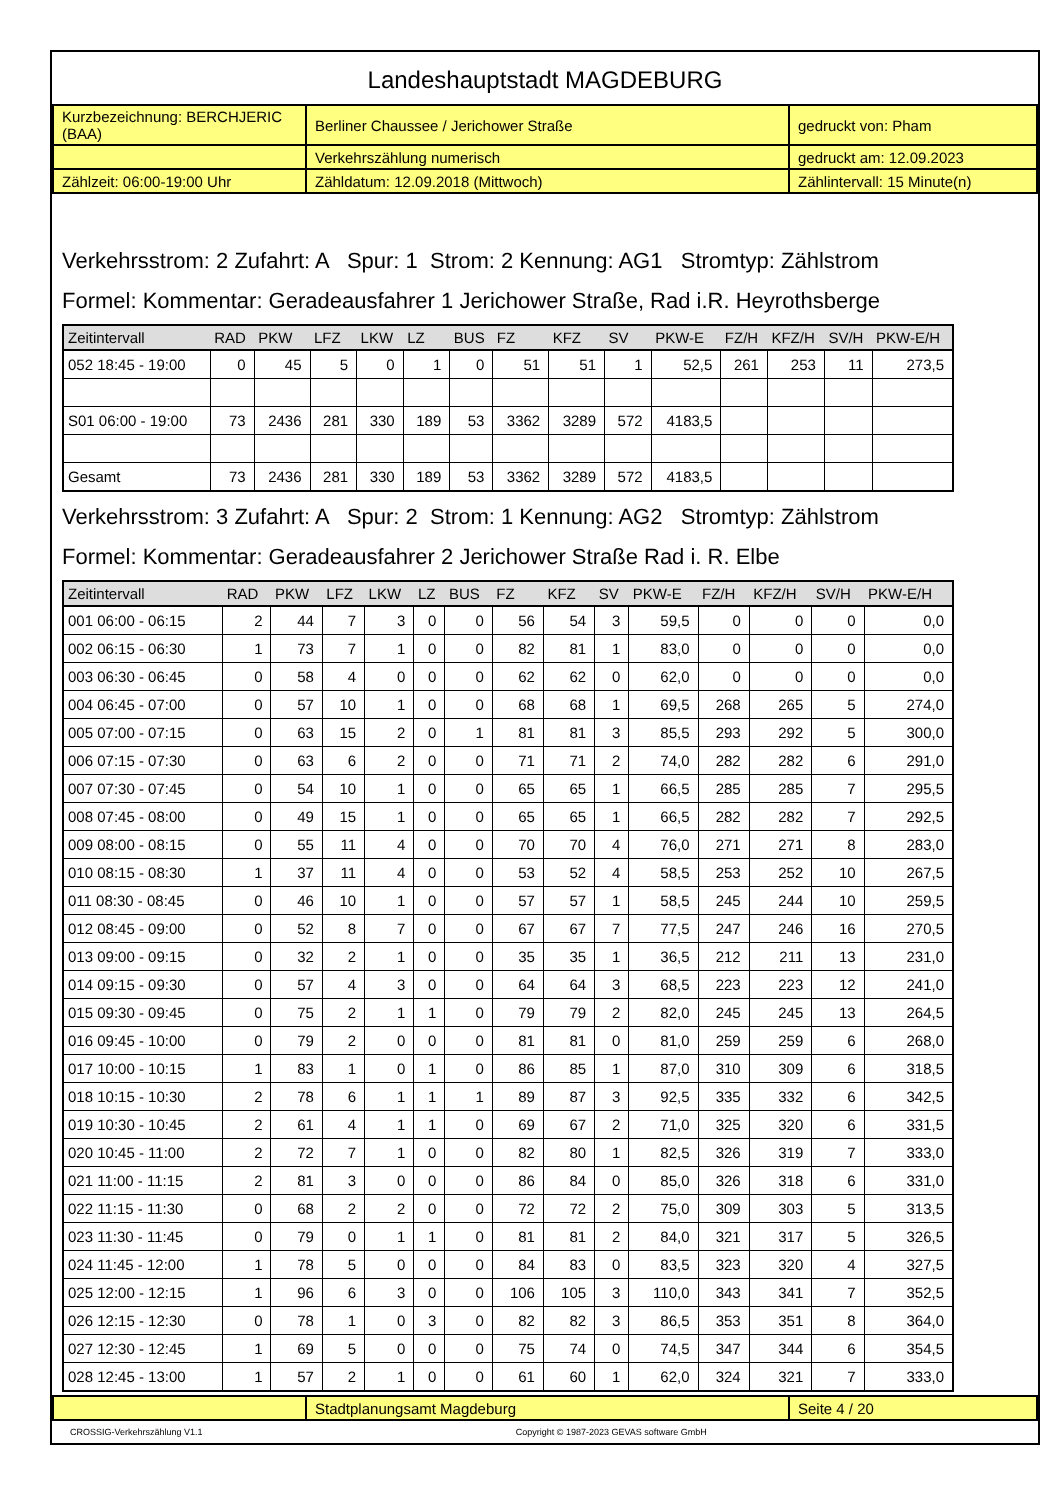Landeshauptstadt MAGDEBURG
| Kurzbezeichnung: BERCHJERIC (BAA) | Berliner Chaussee / Jerichower Straße | gedruckt von: Pham |
| | Verkehrszählung numerisch | gedruckt am: 12.09.2023 |
| Zählzeit: 06:00-19:00 Uhr | Zähldatum: 12.09.2018 (Mittwoch) | Zählintervall: 15 Minute(n) |
Verkehrsstrom: 2 Zufahrt: A Spur: 1 Strom: 2 Kennung: AG1 Stromtyp: Zählstrom
Formel: Kommentar: Geradeausfahrer 1 Jerichower Straße, Rad i.R. Heyrothsberge
| Zeitintervall | RAD | PKW | LFZ | LKW | LZ | BUS | FZ | KFZ | SV | PKW-E | FZ/H | KFZ/H | SV/H | PKW-E/H |
| --- | --- | --- | --- | --- | --- | --- | --- | --- | --- | --- | --- | --- | --- | --- |
| 052 18:45 - 19:00 | 0 | 45 | 5 | 0 | 1 | 0 | 51 | 51 | 1 | 52,5 | 261 | 253 | 11 | 273,5 |
| S01 06:00 - 19:00 | 73 | 2436 | 281 | 330 | 189 | 53 | 3362 | 3289 | 572 | 4183,5 | | | | |
| Gesamt | 73 | 2436 | 281 | 330 | 189 | 53 | 3362 | 3289 | 572 | 4183,5 | | | | |
Verkehrsstrom: 3 Zufahrt: A Spur: 2 Strom: 1 Kennung: AG2 Stromtyp: Zählstrom
Formel: Kommentar: Geradeausfahrer 2 Jerichower Straße Rad i. R. Elbe
| Zeitintervall | RAD | PKW | LFZ | LKW | LZ | BUS | FZ | KFZ | SV | PKW-E | FZ/H | KFZ/H | SV/H | PKW-E/H |
| --- | --- | --- | --- | --- | --- | --- | --- | --- | --- | --- | --- | --- | --- | --- |
| 001 06:00 - 06:15 | 2 | 44 | 7 | 3 | 0 | 0 | 56 | 54 | 3 | 59,5 | 0 | 0 | 0 | 0,0 |
| 002 06:15 - 06:30 | 1 | 73 | 7 | 1 | 0 | 0 | 82 | 81 | 1 | 83,0 | 0 | 0 | 0 | 0,0 |
| 003 06:30 - 06:45 | 0 | 58 | 4 | 0 | 0 | 0 | 62 | 62 | 0 | 62,0 | 0 | 0 | 0 | 0,0 |
| 004 06:45 - 07:00 | 0 | 57 | 10 | 1 | 0 | 0 | 68 | 68 | 1 | 69,5 | 268 | 265 | 5 | 274,0 |
| 005 07:00 - 07:15 | 0 | 63 | 15 | 2 | 0 | 1 | 81 | 81 | 3 | 85,5 | 293 | 292 | 5 | 300,0 |
| 006 07:15 - 07:30 | 0 | 63 | 6 | 2 | 0 | 0 | 71 | 71 | 2 | 74,0 | 282 | 282 | 6 | 291,0 |
| 007 07:30 - 07:45 | 0 | 54 | 10 | 1 | 0 | 0 | 65 | 65 | 1 | 66,5 | 285 | 285 | 7 | 295,5 |
| 008 07:45 - 08:00 | 0 | 49 | 15 | 1 | 0 | 0 | 65 | 65 | 1 | 66,5 | 282 | 282 | 7 | 292,5 |
| 009 08:00 - 08:15 | 0 | 55 | 11 | 4 | 0 | 0 | 70 | 70 | 4 | 76,0 | 271 | 271 | 8 | 283,0 |
| 010 08:15 - 08:30 | 1 | 37 | 11 | 4 | 0 | 0 | 53 | 52 | 4 | 58,5 | 253 | 252 | 10 | 267,5 |
| 011 08:30 - 08:45 | 0 | 46 | 10 | 1 | 0 | 0 | 57 | 57 | 1 | 58,5 | 245 | 244 | 10 | 259,5 |
| 012 08:45 - 09:00 | 0 | 52 | 8 | 7 | 0 | 0 | 67 | 67 | 7 | 77,5 | 247 | 246 | 16 | 270,5 |
| 013 09:00 - 09:15 | 0 | 32 | 2 | 1 | 0 | 0 | 35 | 35 | 1 | 36,5 | 212 | 211 | 13 | 231,0 |
| 014 09:15 - 09:30 | 0 | 57 | 4 | 3 | 0 | 0 | 64 | 64 | 3 | 68,5 | 223 | 223 | 12 | 241,0 |
| 015 09:30 - 09:45 | 0 | 75 | 2 | 1 | 1 | 0 | 79 | 79 | 2 | 82,0 | 245 | 245 | 13 | 264,5 |
| 016 09:45 - 10:00 | 0 | 79 | 2 | 0 | 0 | 0 | 81 | 81 | 0 | 81,0 | 259 | 259 | 6 | 268,0 |
| 017 10:00 - 10:15 | 1 | 83 | 1 | 0 | 1 | 0 | 86 | 85 | 1 | 87,0 | 310 | 309 | 6 | 318,5 |
| 018 10:15 - 10:30 | 2 | 78 | 6 | 1 | 1 | 1 | 89 | 87 | 3 | 92,5 | 335 | 332 | 6 | 342,5 |
| 019 10:30 - 10:45 | 2 | 61 | 4 | 1 | 1 | 0 | 69 | 67 | 2 | 71,0 | 325 | 320 | 6 | 331,5 |
| 020 10:45 - 11:00 | 2 | 72 | 7 | 1 | 0 | 0 | 82 | 80 | 1 | 82,5 | 326 | 319 | 7 | 333,0 |
| 021 11:00 - 11:15 | 2 | 81 | 3 | 0 | 0 | 0 | 86 | 84 | 0 | 85,0 | 326 | 318 | 6 | 331,0 |
| 022 11:15 - 11:30 | 0 | 68 | 2 | 2 | 0 | 0 | 72 | 72 | 2 | 75,0 | 309 | 303 | 5 | 313,5 |
| 023 11:30 - 11:45 | 0 | 79 | 0 | 1 | 1 | 0 | 81 | 81 | 2 | 84,0 | 321 | 317 | 5 | 326,5 |
| 024 11:45 - 12:00 | 1 | 78 | 5 | 0 | 0 | 0 | 84 | 83 | 0 | 83,5 | 323 | 320 | 4 | 327,5 |
| 025 12:00 - 12:15 | 1 | 96 | 6 | 3 | 0 | 0 | 106 | 105 | 3 | 110,0 | 343 | 341 | 7 | 352,5 |
| 026 12:15 - 12:30 | 0 | 78 | 1 | 0 | 3 | 0 | 82 | 82 | 3 | 86,5 | 353 | 351 | 8 | 364,0 |
| 027 12:30 - 12:45 | 1 | 69 | 5 | 0 | 0 | 0 | 75 | 74 | 0 | 74,5 | 347 | 344 | 6 | 354,5 |
| 028 12:45 - 13:00 | 1 | 57 | 2 | 1 | 0 | 0 | 61 | 60 | 1 | 62,0 | 324 | 321 | 7 | 333,0 |
| | Stadtplanungsamt Magdeburg | Seite 4 / 20 |
CROSSIG-Verkehrszählung V1.1 Copyright © 1987-2023 GEVAS software GmbH